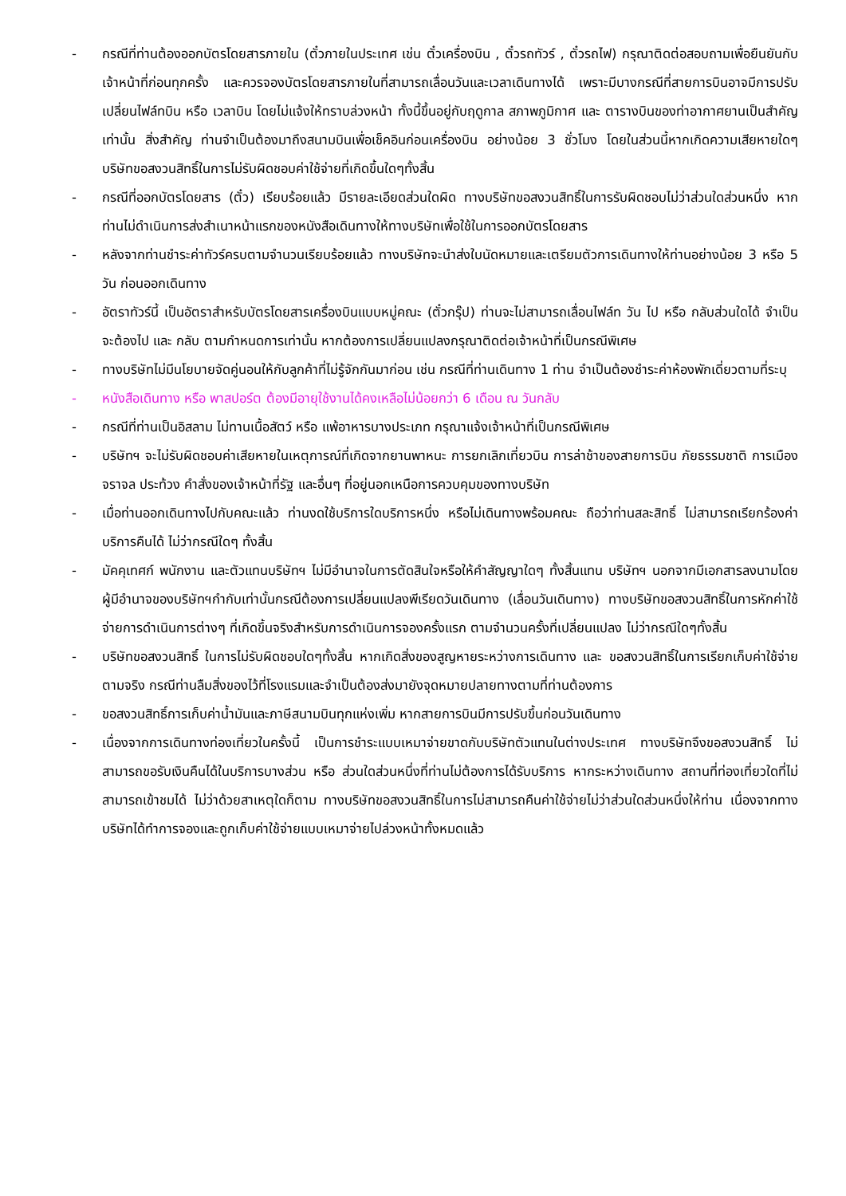- กรณีที่ท่านต้องออกบัตรโดยสารภายใน (ตั๋วภายในประเทศ เช่น ตั๋วเครื่องบิน , ตั๋วรถทัวร์ , ตั๋วรถไฟ) กรุณาติดต่อสอบถามเพื่อยืนยันกับเจ้าหน้าที่ก่อนทุกครั้ง และควรจองบัตรโดยสารภายในที่สามารถเลื่อนวันและเวลาเดินทางได้ เพราะมีบางกรณีที่สายการบินอาจมีการปรับเปลี่ยนไฟล์ทบิน หรือ เวลาบิน โดยไม่แจ้งให้ทราบล่วงหน้า ทั้งนี้ขึ้นอยู่กับฤดูกาล สภาพภูมิกาศ และ ตารางบินของท่าอากาศยานเป็นสำคัญเท่านั้น สิ่งสำคัญ ท่านจำเป็นต้องมาถึงสนามบินเพื่อเช็คอินก่อนเครื่องบิน อย่างน้อย 3 ชั่วโมง โดยในส่วนนี้หากเกิดความเสียหายใดๆ บริษัทขอสงวนสิทธิ์ในการไม่รับผิดชอบค่าใช้จ่ายที่เกิดขึ้นใดๆทั้งสิ้น
- กรณีที่ออกบัตรโดยสาร (ตั๋ว) เรียบร้อยแล้ว มีรายละเอียดส่วนใดผิด ทางบริษัทขอสงวนสิทธิ์ในการรับผิดชอบไม่ว่าส่วนใดส่วนหนึ่ง หากท่านไม่ดำเนินการส่งสำเนาหน้าแรกของหนังสือเดินทางให้ทางบริษัทเพื่อใช้ในการออกบัตรโดยสาร
- หลังจากท่านชำระค่าทัวร์ครบตามจำนวนเรียบร้อยแล้ว ทางบริษัทจะนำส่งใบนัดหมายและเตรียมตัวการเดินทางให้ท่านอย่างน้อย 3 หรือ 5 วัน ก่อนออกเดินทาง
- อัตราทัวร์นี้ เป็นอัตราสำหรับบัตรโดยสารเครื่องบินแบบหมู่คณะ (ตั๋วกรุ๊ป) ท่านจะไม่สามารถเลื่อนไฟล์ท วัน ไป หรือ กลับส่วนใดได้ จำเป็นจะต้องไป และ กลับ ตามกำหนดการเท่านั้น หากต้องการเปลี่ยนแปลงกรุณาติดต่อเจ้าหน้าที่เป็นกรณีพิเศษ
- ทางบริษัทไม่มีนโยบายจัดคู่นอนให้กับลูกค้าที่ไม่รู้จักกันมาก่อน เช่น กรณีที่ท่านเดินทาง 1 ท่าน จำเป็นต้องชำระค่าห้องพักเดี่ยวตามที่ระบุ
- หนังสือเดินทาง หรือ พาสปอร์ต ต้องมีอายุใช้งานได้คงเหลือไม่น้อยกว่า 6 เดือน ณ วันกลับ
- กรณีที่ท่านเป็นอิสลาม ไม่ทานเนื้อสัตว์ หรือ แพ้อาหารบางประเภท กรุณาแจ้งเจ้าหน้าที่เป็นกรณีพิเศษ
- บริษัทฯ จะไม่รับผิดชอบค่าเสียหายในเหตุการณ์ที่เกิดจากยานพาหนะ การยกเลิกเที่ยวบิน การล่าช้าของสายการบิน ภัยธรรมชาติ การเมือง จราจล ประท้วง คำสั่งของเจ้าหน้าที่รัฐ และอื่นๆ ที่อยู่นอกเหนือการควบคุมของทางบริษัท
- เมื่อท่านออกเดินทางไปกับคณะแล้ว ท่านงดใช้บริการใดบริการหนึ่ง หรือไม่เดินทางพร้อมคณะ ถือว่าท่านสละสิทธิ์ ไม่สามารถเรียกร้องค่าบริการคืนได้ ไม่ว่ากรณีใดๆ ทั้งสิ้น
- มัคคุเทศก์ พนักงาน และตัวแทนบริษัทฯ ไม่มีอำนาจในการตัดสินใจหรือให้คำสัญญาใดๆ ทั้งสิ้นแทน บริษัทฯ นอกจากมีเอกสารลงนามโดยผู้มีอำนาจของบริษัทฯกำกับเท่านั้นกรณีต้องการเปลี่ยนแปลงพีเรียดวันเดินทาง (เลื่อนวันเดินทาง) ทางบริษัทขอสงวนสิทธิ์ในการหักค่าใช้จ่ายการดำเนินการต่างๆ ที่เกิดขึ้นจริงสำหรับการดำเนินการจองครั้งแรก ตามจำนวนครั้งที่เปลี่ยนแปลง ไม่ว่ากรณีใดๆทั้งสิ้น
- บริษัทขอสงวนสิทธิ์ ในการไม่รับผิดชอบใดๆทั้งสิ้น หากเกิดสิ่งของสูญหายระหว่างการเดินทาง และ ขอสงวนสิทธิ์ในการเรียกเก็บค่าใช้จ่ายตามจริง กรณีท่านลืมสิ่งของไว้ที่โรงแรมและจำเป็นต้องส่งมายังจุดหมายปลายทางตามที่ท่านต้องการ
- ขอสงวนสิทธิ์การเก็บค่าน้ำมันและภาษีสนามบินทุกแห่งเพิ่ม หากสายการบินมีการปรับขึ้นก่อนวันเดินทาง
- เนื่องจากการเดินทางท่องเที่ยวในครั้งนี้ เป็นการชำระแบบเหมาจ่ายขาดกับบริษัทตัวแทนในต่างประเทศ ทางบริษัทจึงขอสงวนสิทธิ์ ไม่สามารถขอรับเงินคืนได้ในบริการบางส่วน หรือ ส่วนใดส่วนหนึ่งที่ท่านไม่ต้องการได้รับบริการ หากระหว่างเดินทาง สถานที่ท่องเที่ยวใดที่ไม่สามารถเข้าชมได้ ไม่ว่าด้วยสาเหตุใดก็ตาม ทางบริษัทขอสงวนสิทธิ์ในการไม่สามารถคืนค่าใช้จ่ายไม่ว่าส่วนใดส่วนหนึ่งให้ท่าน เนื่องจากทางบริษัทได้ทำการจองและถูกเก็บค่าใช้จ่ายแบบเหมาจ่ายไปล่วงหน้าทั้งหมดแล้ว